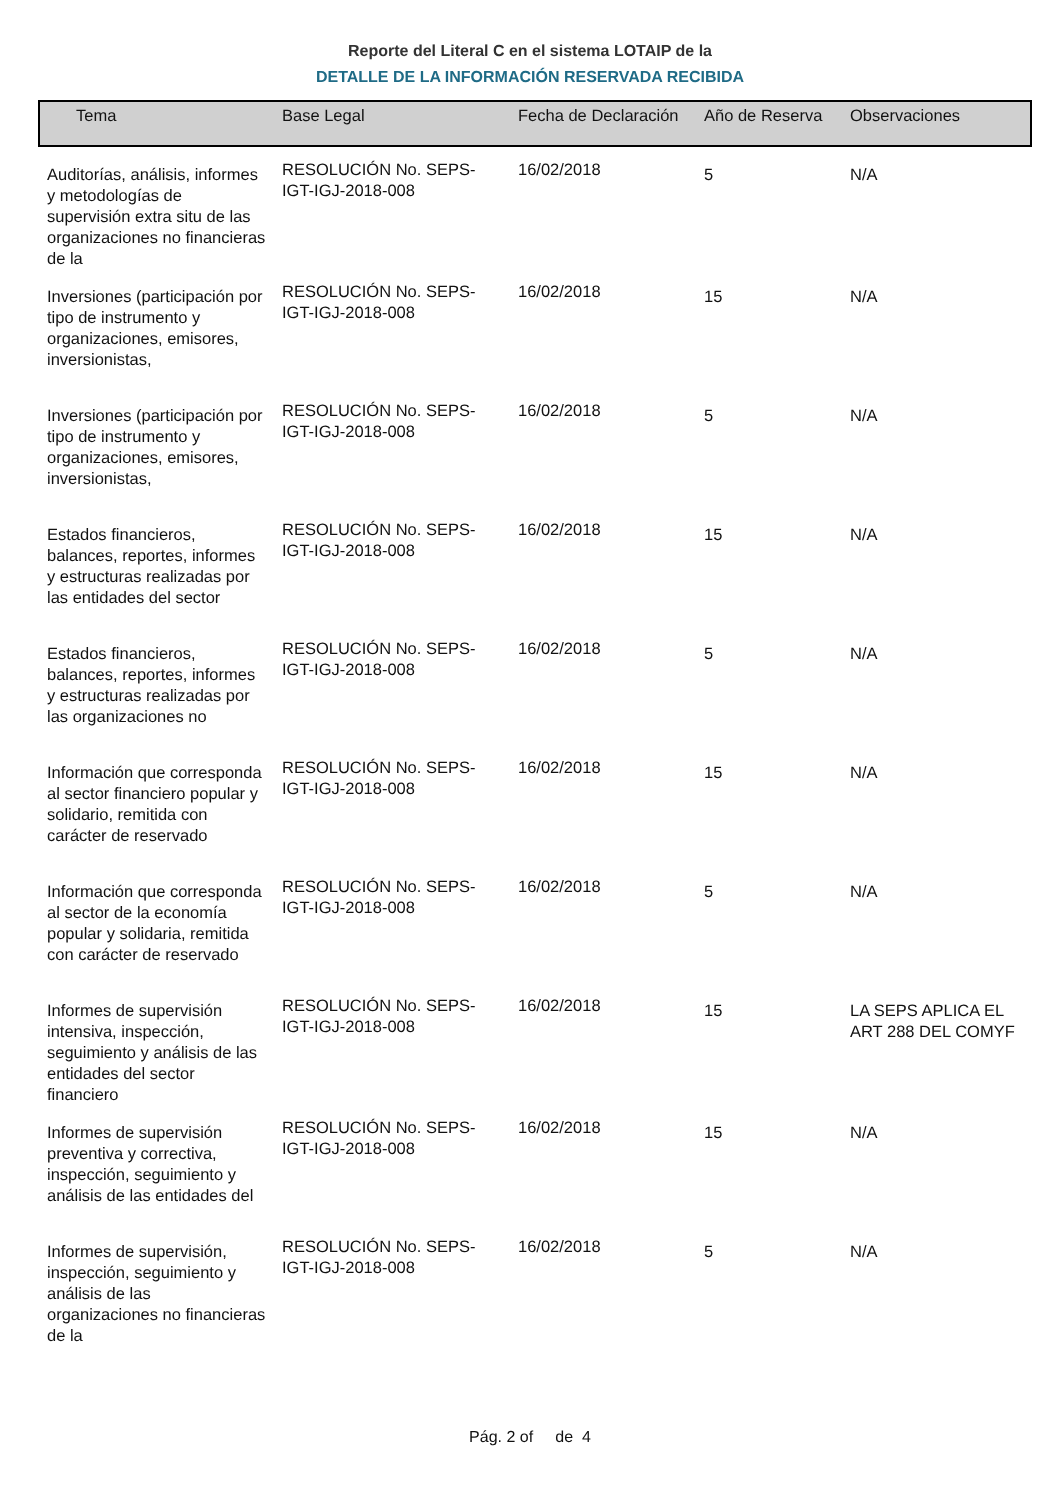Reporte del Literal C en el sistema LOTAIP de la
DETALLE DE LA INFORMACIÓN RESERVADA RECIBIDA
| Tema | Base Legal | Fecha de Declaración | Año de Reserva | Observaciones |
| --- | --- | --- | --- | --- |
| Auditorías, análisis, informes y metodologías de supervisión extra situ de las organizaciones no financieras de la | RESOLUCIÓN No. SEPS-IGT-IGJ-2018-008 | 16/02/2018 | 5 | N/A |
| Inversiones (participación por tipo de instrumento y organizaciones, emisores, inversionistas, | RESOLUCIÓN No. SEPS-IGT-IGJ-2018-008 | 16/02/2018 | 15 | N/A |
| Inversiones (participación por tipo de instrumento y organizaciones, emisores, inversionistas, | RESOLUCIÓN No. SEPS-IGT-IGJ-2018-008 | 16/02/2018 | 5 | N/A |
| Estados financieros, balances, reportes, informes y estructuras realizadas por las entidades del sector | RESOLUCIÓN No. SEPS-IGT-IGJ-2018-008 | 16/02/2018 | 15 | N/A |
| Estados financieros, balances, reportes, informes y estructuras realizadas por las organizaciones no | RESOLUCIÓN No. SEPS-IGT-IGJ-2018-008 | 16/02/2018 | 5 | N/A |
| Información que corresponda al sector financiero popular y solidario, remitida con carácter de reservado | RESOLUCIÓN No. SEPS-IGT-IGJ-2018-008 | 16/02/2018 | 15 | N/A |
| Información que corresponda al sector de la economía popular y solidaria, remitida con carácter de reservado | RESOLUCIÓN No. SEPS-IGT-IGJ-2018-008 | 16/02/2018 | 5 | N/A |
| Informes de supervisión intensiva, inspección, seguimiento y análisis de las entidades del sector financiero | RESOLUCIÓN No. SEPS-IGT-IGJ-2018-008 | 16/02/2018 | 15 | LA SEPS APLICA EL ART 288 DEL COMYF |
| Informes de supervisión preventiva y correctiva, inspección, seguimiento y análisis de las entidades del | RESOLUCIÓN No. SEPS-IGT-IGJ-2018-008 | 16/02/2018 | 15 | N/A |
| Informes de supervisión, inspección, seguimiento y análisis de las organizaciones no financieras de la | RESOLUCIÓN No. SEPS-IGT-IGJ-2018-008 | 16/02/2018 | 5 | N/A |
Pág. 2 of de 4